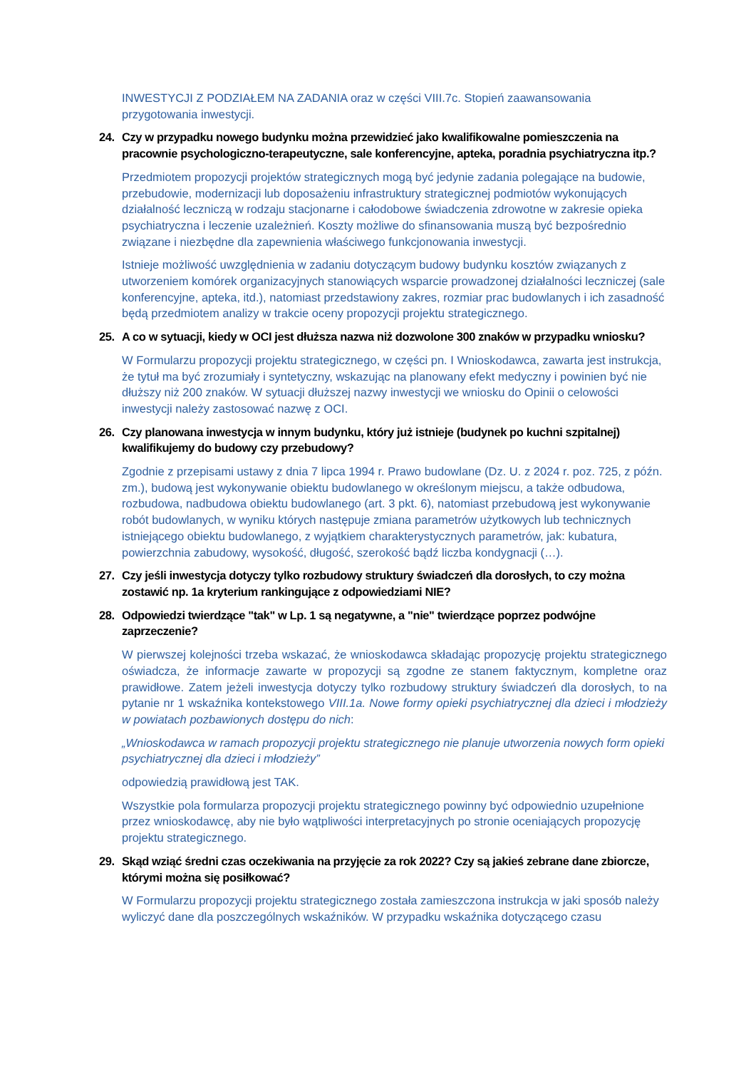INWESTYCJI Z PODZIAŁEM NA ZADANIA oraz w części VIII.7c. Stopień zaawansowania przygotowania inwestycji.
24. Czy w przypadku nowego budynku można przewidzieć jako kwalifikowalne pomieszczenia na pracownie psychologiczno-terapeutyczne, sale konferencyjne, apteka, poradnia psychiatryczna itp.?
Przedmiotem propozycji projektów strategicznych mogą być jedynie zadania polegające na budowie, przebudowie, modernizacji lub doposażeniu infrastruktury strategicznej podmiotów wykonujących działalność leczniczą w rodzaju stacjonarne i całodobowe świadczenia zdrowotne w zakresie opieka psychiatryczna i leczenie uzależnień. Koszty możliwe do sfinansowania muszą być bezpośrednio związane i niezbędne dla zapewnienia właściwego funkcjonowania inwestycji.
Istnieje możliwość uwzględnienia w zadaniu dotyczącym budowy budynku kosztów związanych z utworzeniem komórek organizacyjnych stanowiących wsparcie prowadzonej działalności leczniczej (sale konferencyjne, apteka, itd.), natomiast przedstawiony zakres, rozmiar prac budowlanych i ich zasadność będą przedmiotem analizy w trakcie oceny propozycji projektu strategicznego.
25. A co w sytuacji, kiedy w OCI jest dłuższa nazwa niż dozwolone 300 znaków w przypadku wniosku?
W Formularzu propozycji projektu strategicznego, w części pn. I Wnioskodawca, zawarta jest instrukcja, że tytuł ma być zrozumiały i syntetyczny, wskazując na planowany efekt medyczny i powinien być nie dłuższy niż 200 znaków. W sytuacji dłuższej nazwy inwestycji we wniosku do Opinii o celowości inwestycji należy zastosować nazwę z OCI.
26. Czy planowana inwestycja w innym budynku, który już istnieje (budynek po kuchni szpitalnej) kwalifikujemy do budowy czy przebudowy?
Zgodnie z przepisami ustawy z dnia 7 lipca 1994 r. Prawo budowlane (Dz. U. z 2024 r. poz. 725, z późn. zm.), budową jest wykonywanie obiektu budowlanego w określonym miejscu, a także odbudowa, rozbudowa, nadbudowa obiektu budowlanego (art. 3 pkt. 6), natomiast przebudową jest wykonywanie robót budowlanych, w wyniku których następuje zmiana parametrów użytkowych lub technicznych istniejącego obiektu budowlanego, z wyjątkiem charakterystycznych parametrów, jak: kubatura, powierzchnia zabudowy, wysokość, długość, szerokość bądź liczba kondygnacji (…).
27. Czy jeśli inwestycja dotyczy tylko rozbudowy struktury świadczeń dla dorosłych, to czy można zostawić np. 1a kryterium rankingujące z odpowiedziami NIE?
28. Odpowiedzi twierdzące "tak" w Lp. 1 są negatywne, a "nie" twierdzące poprzez podwójne zaprzeczenie?
W pierwszej kolejności trzeba wskazać, że wnioskodawca składając propozycję projektu strategicznego oświadcza, że informacje zawarte w propozycji są zgodne ze stanem faktycznym, kompletne oraz prawidłowe. Zatem jeżeli inwestycja dotyczy tylko rozbudowy struktury świadczeń dla dorosłych, to na pytanie nr 1 wskaźnika kontekstowego VIII.1a. Nowe formy opieki psychiatrycznej dla dzieci i młodzieży w powiatach pozbawionych dostępu do nich:
„Wnioskodawca w ramach propozycji projektu strategicznego nie planuje utworzenia nowych form opieki psychiatrycznej dla dzieci i młodzieży”
odpowiedzią prawidłową jest TAK.
Wszystkie pola formularza propozycji projektu strategicznego powinny być odpowiednio uzupełnione przez wnioskodawcę, aby nie było wątpliwości interpretacyjnych po stronie oceniających propozycję projektu strategicznego.
29. Skąd wziąć średni czas oczekiwania na przyjęcie za rok 2022? Czy są jakieś zebrane dane zbiorcze, którymi można się posiłkować?
W Formularzu propozycji projektu strategicznego została zamieszczona instrukcja w jaki sposób należy wyliczyć dane dla poszczególnych wskaźników. W przypadku wskaźnika dotyczącego czasu